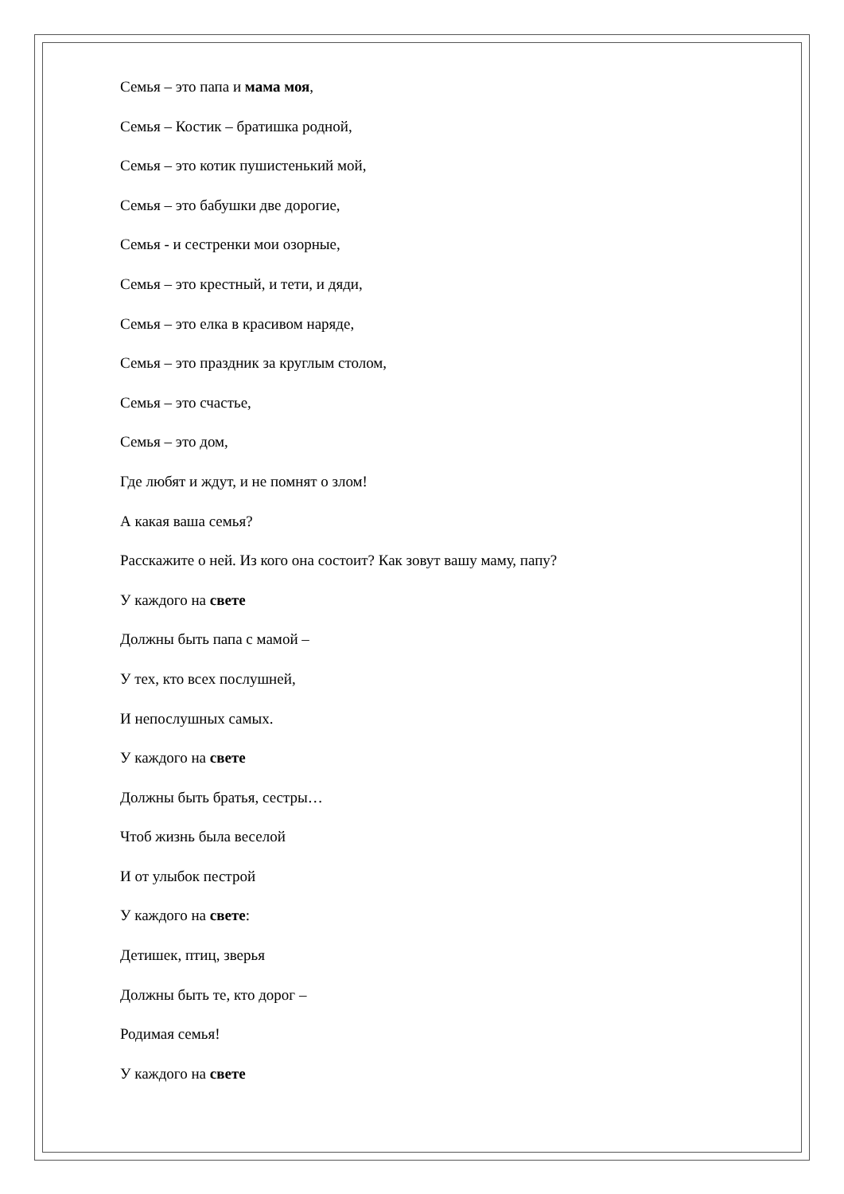Семья – это папа и мама моя,
Семья – Костик – братишка родной,
Семья – это котик пушистенький мой,
Семья – это бабушки две дорогие,
Семья - и сестренки мои озорные,
Семья – это крестный, и тети, и дяди,
Семья – это елка в красивом наряде,
Семья – это праздник за круглым столом,
Семья – это счастье,
Семья – это дом,
Где любят и ждут, и не помнят о злом!
А какая ваша семья?
Расскажите о ней. Из кого она состоит? Как зовут вашу маму, папу?
У каждого на свете
Должны быть папа с мамой –
У тех, кто всех послушней,
И непослушных самых.
У каждого на свете
Должны быть братья, сестры…
Чтоб жизнь была веселой
И от улыбок пестрой
У каждого на свете:
Детишек, птиц, зверья
Должны быть те, кто дорог –
Родимая семья!
У каждого на свете